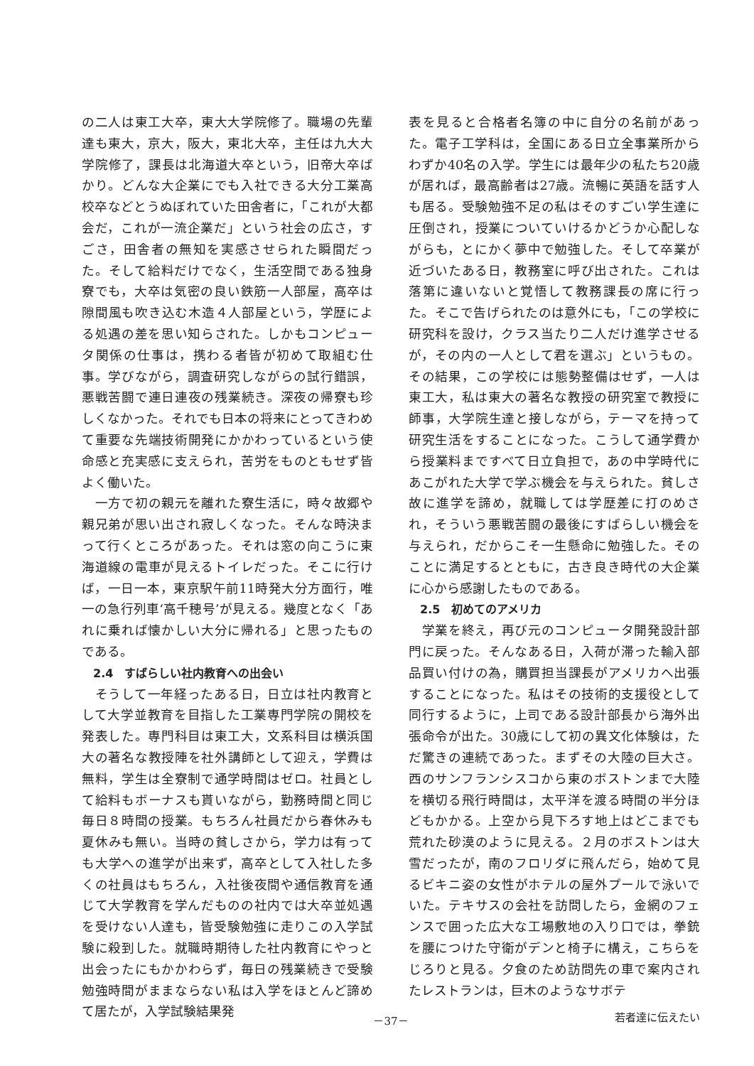の二人は東工大卒，東大大学院修了。職場の先輩達も東大，京大，阪大，東北大卒，主任は九大大学院修了，課長は北海道大卒という，旧帝大卒ばかり。どんな大企業にでも入社できる大分工業高校卒などとうぬぼれていた田舎者に，「これが大都会だ，これが一流企業だ」という社会の広さ，すごさ，田舎者の無知を実感させられた瞬間だった。そして給料だけでなく，生活空間である独身寮でも，大卒は気密の良い鉄筋一人部屋，高卒は隙間風も吹き込む木造４人部屋という，学歴による処遇の差を思い知らされた。しかもコンピュータ関係の仕事は，携わる者皆が初めて取組む仕事。学びながら，調査研究しながらの試行錯誤，悪戦苦闘で連日連夜の残業続き。深夜の帰寮も珍しくなかった。それでも日本の将来にとってきわめて重要な先端技術開発にかかわっているという使命感と充実感に支えられ，苦労をものともせず皆よく働いた。
　一方で初の親元を離れた寮生活に，時々故郷や親兄弟が思い出され寂しくなった。そんな時決まって行くところがあった。それは窓の向こうに東海道線の電車が見えるトイレだった。そこに行けば，一日一本，東京駅午前11時発大分方面行，唯一の急行列車‘高千穂号’が見える。幾度となく「あれに乗れば懐かしい大分に帰れる」と思ったものである。
2.4　すばらしい社内教育への出会い
　そうして一年経ったある日，日立は社内教育として大学並教育を目指した工業専門学院の開校を発表した。専門科目は東工大，文系科目は横浜国大の著名な教授陣を社外講師として迎え，学費は無料，学生は全寮制で通学時間はゼロ。社員として給料もボーナスも貰いながら，勤務時間と同じ毎日８時間の授業。もちろん社員だから春休みも夏休みも無い。当時の貧しさから，学力は有っても大学への進学が出来ず，高卒として入社した多くの社員はもちろん，入社後夜間や通信教育を通じて大学教育を学んだものの社内では大卒並処遇を受けない人達も，皆受験勉強に走りこの入学試験に殺到した。就職時期待した社内教育にやっと出会ったにもかかわらず，毎日の残業続きで受験勉強時間がままならない私は入学をほとんど諦めて居たが，入学試験結果発
表を見ると合格者名簿の中に自分の名前があった。電子工学科は，全国にある日立全事業所からわずか40名の入学。学生には最年少の私たち20歳が居れば，最高齢者は27歳。流暢に英語を話す人も居る。受験勉強不足の私はそのすごい学生達に圧倒され，授業についていけるかどうか心配しながらも，とにかく夢中で勉強した。そして卒業が近づいたある日，教務室に呼び出された。これは落第に違いないと覚悟して教務課長の席に行った。そこで告げられたのは意外にも，「この学校に研究科を設け，クラス当たり二人だけ進学させるが，その内の一人として君を選ぶ」というもの。その結果，この学校には態勢整備はせず，一人は東工大，私は東大の著名な教授の研究室で教授に師事，大学院生達と接しながら，テーマを持って研究生活をすることになった。こうして通学費から授業料まですべて日立負担で，あの中学時代にあこがれた大学で学ぶ機会を与えられた。貧しさ故に進学を諦め，就職しては学歴差に打のめされ，そういう悪戦苦闘の最後にすばらしい機会を与えられ，だからこそ一生懸命に勉強した。そのことに満足するとともに，古き良き時代の大企業に心から感謝したものである。
2.5　初めてのアメリカ
　学業を終え，再び元のコンピュータ開発設計部門に戻った。そんなある日，入荷が滞った輸入部品買い付けの為，購買担当課長がアメリカへ出張することになった。私はその技術的支援役として同行するように，上司である設計部長から海外出張命令が出た。30歳にして初の異文化体験は，ただ驚きの連続であった。まずその大陸の巨大さ。西のサンフランシスコから東のボストンまで大陸を横切る飛行時間は，太平洋を渡る時間の半分ほどもかかる。上空から見下ろす地上はどこまでも荒れた砂漠のように見える。２月のボストンは大雪だったが，南のフロリダに飛んだら，始めて見るビキニ姿の女性がホテルの屋外プールで泳いでいた。テキサスの会社を訪問したら，金網のフェンスで囲った広大な工場敷地の入り口では，拳銃を腰につけた守衛がデンと椅子に構え，こちらをじろりと見る。夕食のため訪問先の車で案内されたレストランは，巨木のようなサボテ
－37－ 若者達に伝えたい